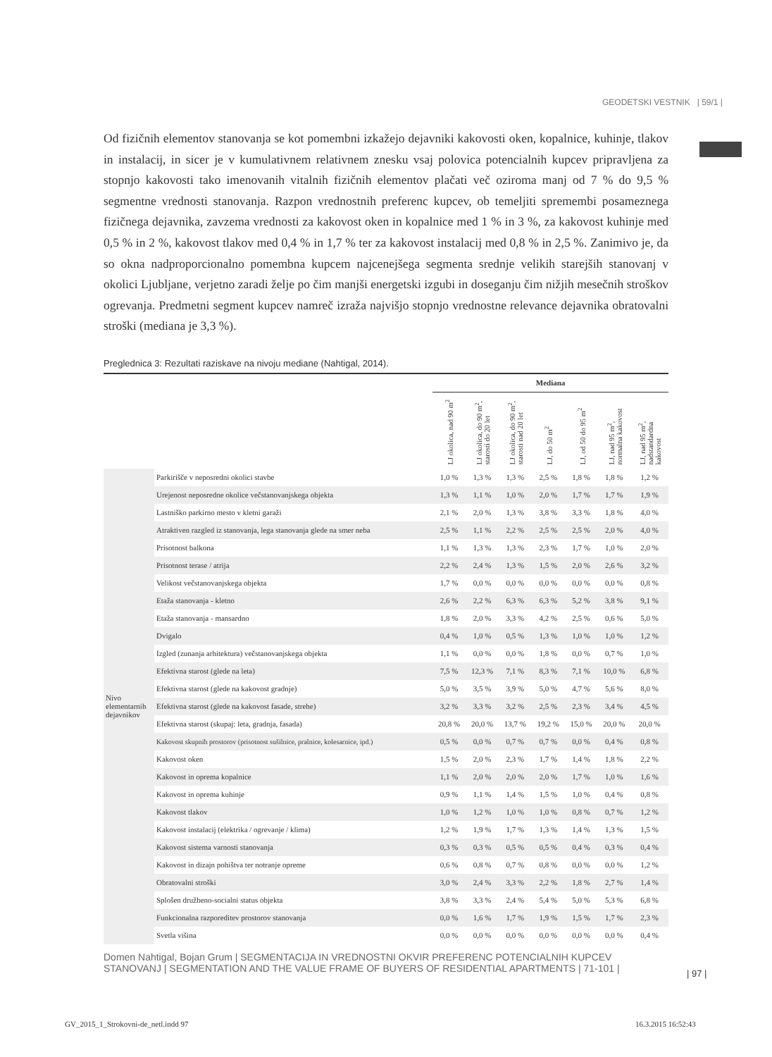GEODETSKI VESTNIK | 59/1 |
Od fizičnih elementov stanovanja se kot pomembni izkažejo dejavniki kakovosti oken, kopalnice, kuhinje, tlakov in instalacij, in sicer je v kumulativnem relativnem znesku vsaj polovica potencialnih kupcev pripravljena za stopnjo kakovosti tako imenovanih vitalnih fizičnih elementov plačati več oziroma manj od 7 % do 9,5 % segmentne vrednosti stanovanja. Razpon vrednostnih preferenc kupcev, ob temeljiti spremembi posameznega fizičnega dejavnika, zavzema vrednosti za kakovost oken in kopalnice med 1 % in 3 %, za kakovost kuhinje med 0,5 % in 2 %, kakovost tlakov med 0,4 % in 1,7 % ter za kakovost instalacij med 0,8 % in 2,5 %. Zanimivo je, da so okna nadproporcionalno pomembna kupcem najcenejšega segmenta srednje velikih starejših stanovanj v okolici Ljubljane, verjetno zaradi želje po čim manjši energetski izgubi in doseganju čim nižjih mesečnih stroškov ogrevanja. Predmetni segment kupcev namreč izraža najvišjo stopnjo vrednostne relevance dejavnika obratovalni stroški (mediana je 3,3 %).
Preglednica 3: Rezultati raziskave na nivoju mediane (Nahtigal, 2014).
| | | Mediana | | | | | | |
| --- | --- | --- | --- | --- | --- | --- | --- | --- |
| | | LJ okolica, nad 90 m<sup>2</sup> | LJ okolica, do 90 m<sup>2</sup>, starosti do 20 let | LJ okolica, do 90 m<sup>2</sup>, starosti nad 20 let | LJ, do 50 m<sup>2</sup> | LJ, od 50 do 95 m<sup>2</sup> | LJ, nad 95 m<sup>2</sup>, normalna kakovost | LJ, nad 95 m<sup>2</sup>, nadstandardna kakovost |
| Nivo elementarnih dejavnikov | Parkirišče v neposredni okolici stavbe | 1,0 % | 1,3 % | 1,3 % | 2,5 % | 1,8 % | 1,8 % | 1,2 % |
| | Urejenost neposredne okolice večstanovanjskega objekta | 1,3 % | 1,1 % | 1,0 % | 2,0 % | 1,7 % | 1,7 % | 1,9 % |
| | Lastniško parkirno mesto v kletni garaži | 2,1 % | 2,0 % | 1,3 % | 3,8 % | 3,3 % | 1,8 % | 4,0 % |
| | Atraktiven razgled iz stanovanja, lega stanovanja glede na smer neba | 2,5 % | 1,1 % | 2,2 % | 2,5 % | 2,5 % | 2,0 % | 4,0 % |
| | Prisotnost balkona | 1,1 % | 1,3 % | 1,3 % | 2,3 % | 1,7 % | 1,0 % | 2,0 % |
| | Prisotnost terase / atrija | 2,2 % | 2,4 % | 1,3 % | 1,5 % | 2,0 % | 2,6 % | 3,2 % |
| | Velikost večstanovanjskega objekta | 1,7 % | 0,0 % | 0,0 % | 0,0 % | 0,0 % | 0,0 % | 0,8 % |
| | Etaža stanovanja - kletno | 2,6 % | 2,2 % | 6,3 % | 6,3 % | 5,2 % | 3,8 % | 9,1 % |
| | Etaža stanovanja - mansardno | 1,8 % | 2,0 % | 3,3 % | 4,2 % | 2,5 % | 0,6 % | 5,0 % |
| | Dvigalo | 0,4 % | 1,0 % | 0,5 % | 1,3 % | 1,0 % | 1,0 % | 1,2 % |
| | Izgled (zunanja arhitektura) večstanovanjskega objekta | 1,1 % | 0,0 % | 0,0 % | 1,8 % | 0,0 % | 0,7 % | 1,0 % |
| | Efektivna starost (glede na leta) | 7,5 % | 12,3 % | 7,1 % | 8,3 % | 7,1 % | 10,0 % | 6,8 % |
| | Efektivna starost (glede na kakovost gradnje) | 5,0 % | 3,5 % | 3,9 % | 5,0 % | 4,7 % | 5,6 % | 8,0 % |
| | Efektivna starost (glede na kakovost fasade, strehe) | 3,2 % | 3,3 % | 3,2 % | 2,5 % | 2,3 % | 3,4 % | 4,5 % |
| | Efektivna starost (skupaj: leta, gradnja, fasada) | 20,8 % | 20,0 % | 13,7 % | 19,2 % | 15,0 % | 20,0 % | 20,0 % |
| | Kakovost skupnih prostorov (prisotnost sušilnice, pralnice, kolesarnice, ipd.) | 0,5 % | 0,0 % | 0,7 % | 0,7 % | 0,0 % | 0,4 % | 0,8 % |
| | Kakovost oken | 1,5 % | 2,0 % | 2,3 % | 1,7 % | 1,4 % | 1,8 % | 2,2 % |
| | Kakovost in oprema kopalnice | 1,1 % | 2,0 % | 2,0 % | 2,0 % | 1,7 % | 1,0 % | 1,6 % |
| | Kakovost in oprema kuhinje | 0,9 % | 1,1 % | 1,4 % | 1,5 % | 1,0 % | 0,4 % | 0,8 % |
| | Kakovost tlakov | 1,0 % | 1,2 % | 1,0 % | 1,0 % | 0,8 % | 0,7 % | 1,2 % |
| | Kakovost instalacij (elektrika / ogrevanje / klima) | 1,2 % | 1,9 % | 1,7 % | 1,3 % | 1,4 % | 1,3 % | 1,5 % |
| | Kakovost sistema varnosti stanovanja | 0,3 % | 0,3 % | 0,5 % | 0,5 % | 0,4 % | 0,3 % | 0,4 % |
| | Kakovost in dizajn pohištva ter notranje opreme | 0,6 % | 0,8 % | 0,7 % | 0,8 % | 0,0 % | 0,0 % | 1,2 % |
| | Obratovalni stroški | 3,0 % | 2,4 % | 3,3 % | 2,2 % | 1,8 % | 2,7 % | 1,4 % |
| | Splošen družbeno-socialni status objekta | 3,8 % | 3,3 % | 2,4 % | 5,4 % | 5,0 % | 5,3 % | 6,8 % |
| | Funkcionalna razporeditev prostorov stanovanja | 0,0 % | 1,6 % | 1,7 % | 1,9 % | 1,5 % | 1,7 % | 2,3 % |
| | Svetla višina | 0,0 % | 0,0 % | 0,0 % | 0,0 % | 0,0 % | 0,0 % | 0,4 % |
Domen Nahtigal, Bojan Grum | SEGMENTACIJA IN VREDNOSTNI OKVIR PREFERENC POTENCIALNIH KUPCEV STANOVANJ | SEGMENTATION AND THE VALUE FRAME OF BUYERS OF RESIDENTIAL APARTMENTS | 71-101 |
| 97 |
GV_2015_1_Strokovni-de_netl.indd 97
16.3.2015 16:52:43